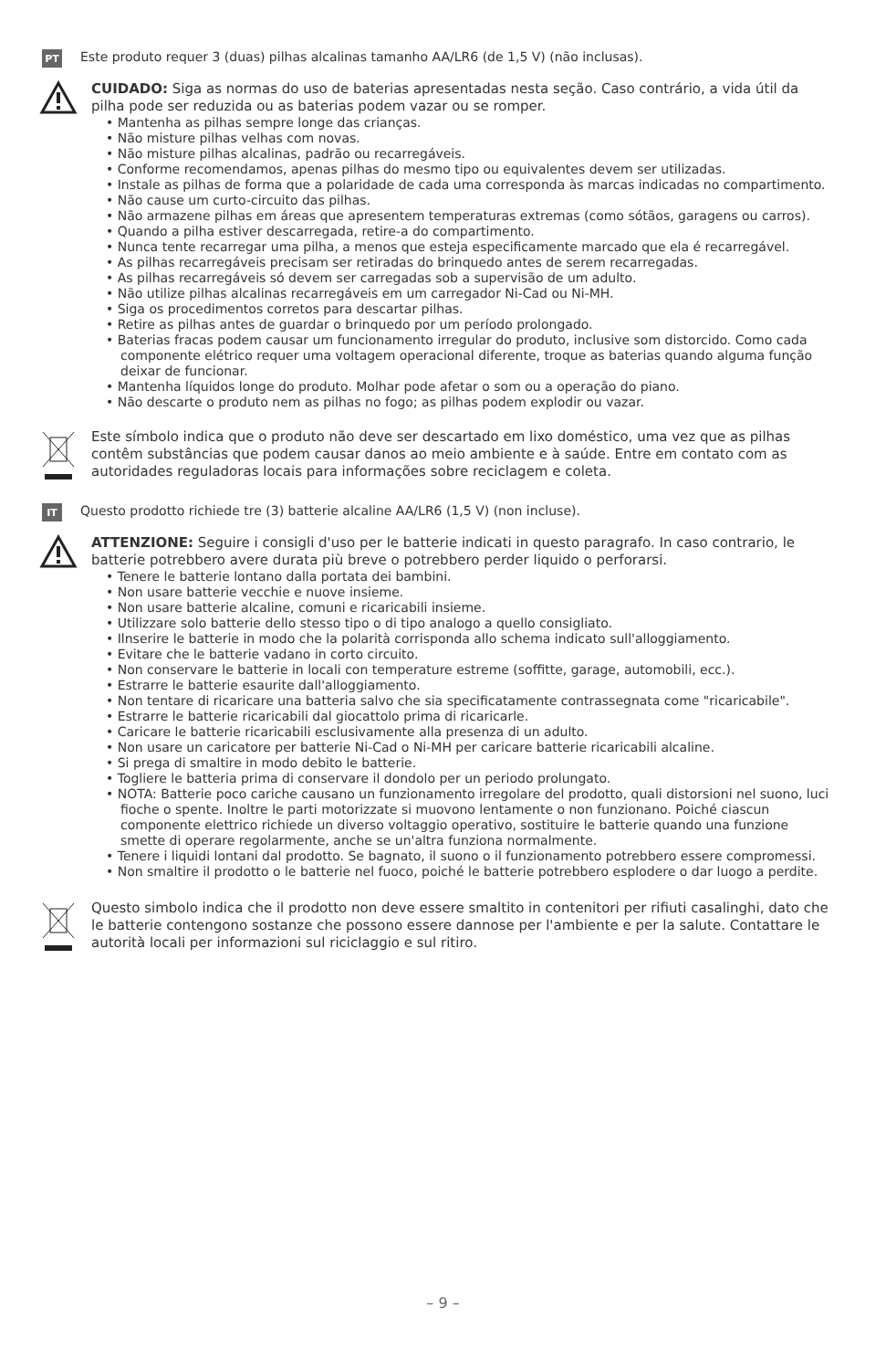PT Este produto requer 3 (duas) pilhas alcalinas tamanho AA/LR6 (de 1,5 V) (não inclusas).
CUIDADO: Siga as normas do uso de baterias apresentadas nesta seção. Caso contrário, a vida útil da pilha pode ser reduzida ou as baterias podem vazar ou se romper.
• Mantenha as pilhas sempre longe das crianças.
• Não misture pilhas velhas com novas.
• Não misture pilhas alcalinas, padrão ou recarregáveis.
• Conforme recomendamos, apenas pilhas do mesmo tipo ou equivalentes devem ser utilizadas.
• Instale as pilhas de forma que a polaridade de cada uma corresponda às marcas indicadas no compartimento.
• Não cause um curto-circuito das pilhas.
• Não armazene pilhas em áreas que apresentem temperaturas extremas (como sótãos, garagens ou carros).
• Quando a pilha estiver descarregada, retire-a do compartimento.
• Nunca tente recarregar uma pilha, a menos que esteja especificamente marcado que ela é recarregável.
• As pilhas recarregáveis precisam ser retiradas do brinquedo antes de serem recarregadas.
• As pilhas recarregáveis só devem ser carregadas sob a supervisão de um adulto.
• Não utilize pilhas alcalinas recarregáveis em um carregador Ni-Cad ou Ni-MH.
• Siga os procedimentos corretos para descartar pilhas.
• Retire as pilhas antes de guardar o brinquedo por um período prolongado.
• Baterias fracas podem causar um funcionamento irregular do produto, inclusive som distorcido. Como cada componente elétrico requer uma voltagem operacional diferente, troque as baterias quando alguma função deixar de funcionar.
• Mantenha líquidos longe do produto. Molhar pode afetar o som ou a operação do piano.
• Não descarte o produto nem as pilhas no fogo; as pilhas podem explodir ou vazar.
Este símbolo indica que o produto não deve ser descartado em lixo doméstico, uma vez que as pilhas contêm substâncias que podem causar danos ao meio ambiente e à saúde. Entre em contato com as autoridades reguladoras locais para informações sobre reciclagem e coleta.
IT Questo prodotto richiede tre (3) batterie alcaline AA/LR6 (1,5 V) (non incluse).
ATTENZIONE: Seguire i consigli d'uso per le batterie indicati in questo paragrafo. In caso contrario, le batterie potrebbero avere durata più breve o potrebbero perder liquido o perforarsi.
• Tenere le batterie lontano dalla portata dei bambini.
• Non usare batterie vecchie e nuove insieme.
• Non usare batterie alcaline, comuni e ricaricabili insieme.
• Utilizzare solo batterie dello stesso tipo o di tipo analogo a quello consigliato.
• Ilnserire le batterie in modo che la polarità corrisponda allo schema indicato sull'alloggiamento.
• Evitare che le batterie vadano in corto circuito.
• Non conservare le batterie in locali con temperature estreme (soffitte, garage, automobili, ecc.).
• Estrarre le batterie esaurite dall'alloggiamento.
• Non tentare di ricaricare una batteria salvo che sia specificatamente contrassegnata come "ricaricabile".
• Estrarre le batterie ricaricabili dal giocattolo prima di ricaricarle.
• Caricare le batterie ricaricabili esclusivamente alla presenza di un adulto.
• Non usare un caricatore per batterie Ni-Cad o Ni-MH per caricare batterie ricaricabili alcaline.
• Si prega di smaltire in modo debito le batterie.
• Togliere le batteria prima di conservare il dondolo per un periodo prolungato.
• NOTA: Batterie poco cariche causano un funzionamento irregolare del prodotto, quali distorsioni nel suono, luci fioche o spente. Inoltre le parti motorizzate si muovono lentamente o non funzionano. Poiché ciascun componente elettrico richiede un diverso voltaggio operativo, sostituire le batterie quando una funzione smette di operare regolarmente, anche se un'altra funziona normalmente.
• Tenere i liquidi lontani dal prodotto. Se bagnato, il suono o il funzionamento potrebbero essere compromessi.
• Non smaltire il prodotto o le batterie nel fuoco, poiché le batterie potrebbero esplodere o dar luogo a perdite.
Questo simbolo indica che il prodotto non deve essere smaltito in contenitori per rifiuti casalinghi, dato che le batterie contengono sostanze che possono essere dannose per l'ambiente e per la salute. Contattare le autorità locali per informazioni sul riciclaggio e sul ritiro.
– 9 –